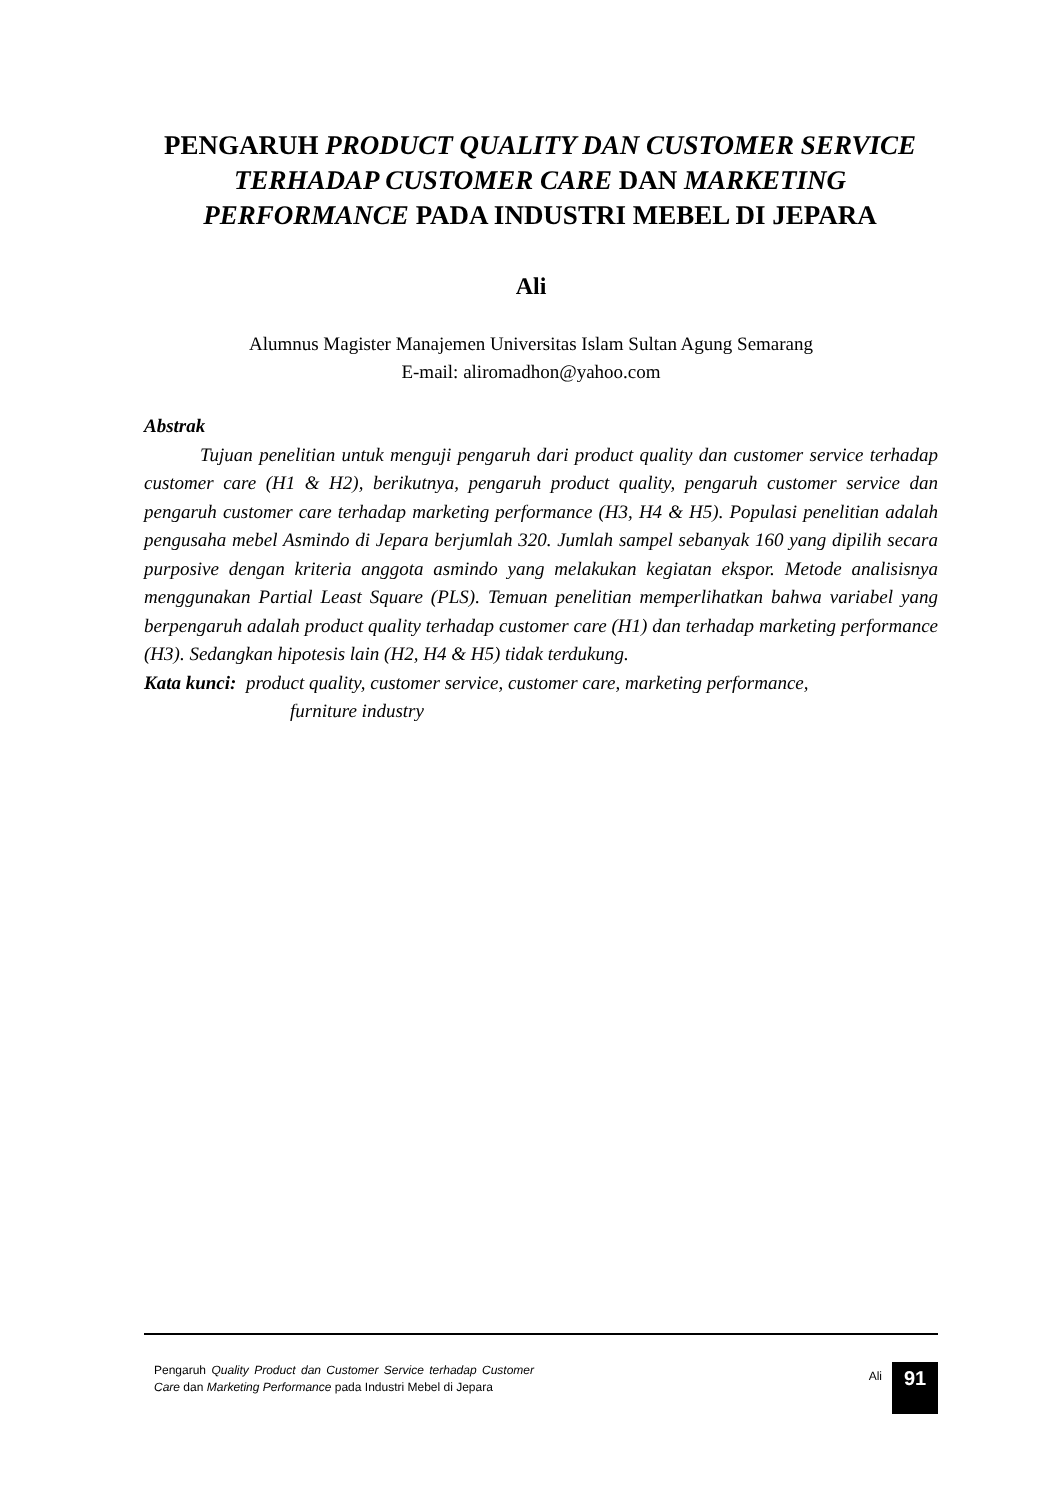PENGARUH PRODUCT QUALITY DAN CUSTOMER SERVICE TERHADAP CUSTOMER CARE DAN MARKETING PERFORMANCE PADA INDUSTRI MEBEL DI JEPARA
Ali
Alumnus Magister Manajemen Universitas Islam Sultan Agung Semarang
E-mail: aliromadhon@yahoo.com
Abstrak
Tujuan penelitian untuk menguji pengaruh dari product quality dan customer service terhadap customer care (H1 & H2), berikutnya, pengaruh product quality, pengaruh customer service dan pengaruh customer care terhadap marketing performance (H3, H4 & H5). Populasi penelitian adalah pengusaha mebel Asmindo di Jepara berjumlah 320. Jumlah sampel sebanyak 160 yang dipilih secara purposive dengan kriteria anggota asmindo yang melakukan kegiatan ekspor. Metode analisisnya menggunakan Partial Least Square (PLS). Temuan penelitian memperlihatkan bahwa variabel yang berpengaruh adalah product quality terhadap customer care (H1) dan terhadap marketing performance (H3). Sedangkan hipotesis lain (H2, H4 & H5) tidak terdukung.
Kata kunci: product quality, customer service, customer care, marketing performance,
furniture industry
Pengaruh Quality Product dan Customer Service terhadap Customer Care dan Marketing Performance pada Industri Mebel di Jepara
Ali 91